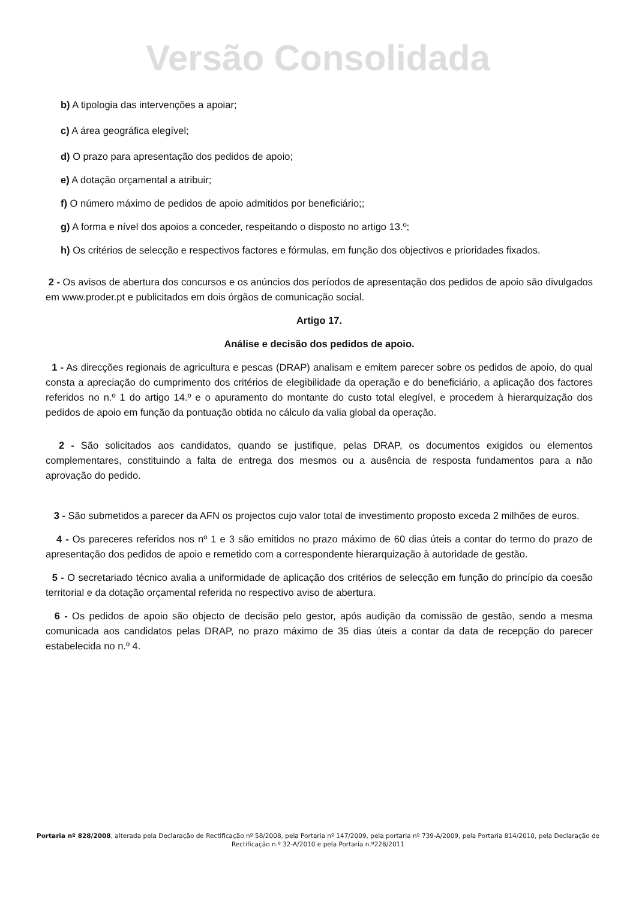Versão Consolidada
b) A tipologia das intervenções a apoiar;
c) A área geográfica elegível;
d) O prazo para apresentação dos pedidos de apoio;
e) A dotação orçamental a atribuir;
f) O número máximo de pedidos de apoio admitidos por beneficiário;;
g) A forma e nível dos apoios a conceder, respeitando o disposto no artigo 13.º;
h) Os critérios de selecção e respectivos factores e fórmulas, em função dos objectivos e prioridades fixados.
2 - Os avisos de abertura dos concursos e os anúncios dos períodos de apresentação dos pedidos de apoio são divulgados em www.proder.pt e publicitados em dois órgãos de comunicação social.
Artigo 17.
Análise e decisão dos pedidos de apoio.
1 - As direcções regionais de agricultura e pescas (DRAP) analisam e emitem parecer sobre os pedidos de apoio, do qual consta a apreciação do cumprimento dos critérios de elegibilidade da operação e do beneficiário, a aplicação dos factores referidos no n.º 1 do artigo 14.º e o apuramento do montante do custo total elegível, e procedem à hierarquização dos pedidos de apoio em função da pontuação obtida no cálculo da valia global da operação.
2 - São solicitados aos candidatos, quando se justifique, pelas DRAP, os documentos exigidos ou elementos complementares, constituindo a falta de entrega dos mesmos ou a ausência de resposta fundamentos para a não aprovação do pedido.
3 - São submetidos a parecer da AFN os projectos cujo valor total de investimento proposto exceda 2 milhões de euros.
4 - Os pareceres referidos nos nº 1 e 3 são emitidos no prazo máximo de 60 dias úteis a contar do termo do prazo de apresentação dos pedidos de apoio e remetido com a correspondente hierarquização à autoridade de gestão.
5 - O secretariado técnico avalia a uniformidade de aplicação dos critérios de selecção em função do princípio da coesão territorial e da dotação orçamental referida no respectivo aviso de abertura.
6 - Os pedidos de apoio são objecto de decisão pelo gestor, após audição da comissão de gestão, sendo a mesma comunicada aos candidatos pelas DRAP, no prazo máximo de 35 dias úteis a contar da data de recepção do parecer estabelecida no n.º 4.
Portaria nº 828/2008, alterada pela Declaração de Rectificação nº 58/2008, pela Portaria nº 147/2009, pela portaria nº 739-A/2009, pela Portaria 814/2010, pela Declaração de Rectificação n.º 32-A/2010 e pela Portaria n.º228/2011